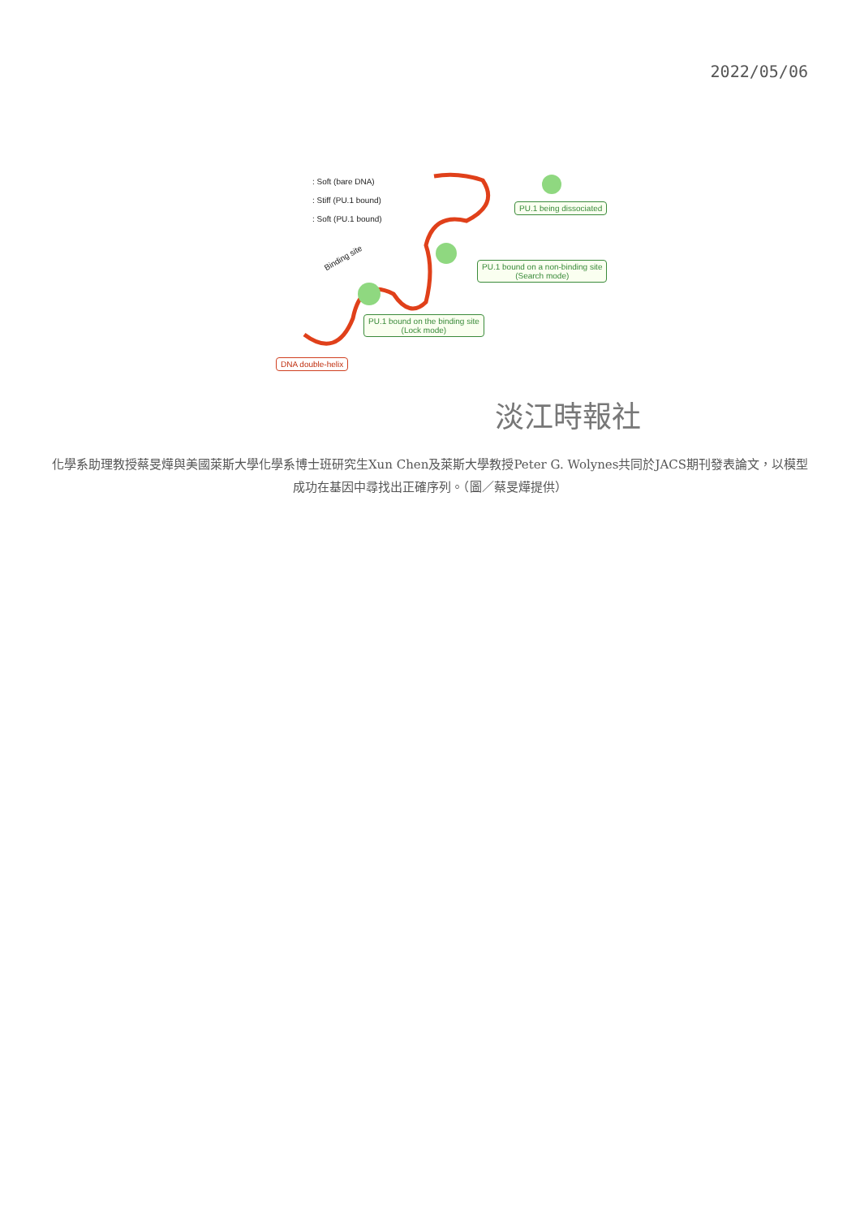2022/05/06
: Soft (bare DNA)
: Stiff (PU.1 bound)
: Soft (PU.1 bound)
Binding site
PU.1 being dissociated
PU.1 bound on a non-binding site
(Search mode)
PU.1 bound on the binding site
(Lock mode)
DNA double-helix
淡江時報社
化學系助理教授蔡旻燁與美國萊斯大學化學系博士班研究生Xun Chen及萊斯大學教授Peter G. Wolynes共同於JACS期刊發表論文，以模型成功在基因中尋找出正確序列。（圖／蔡旻燁提供）